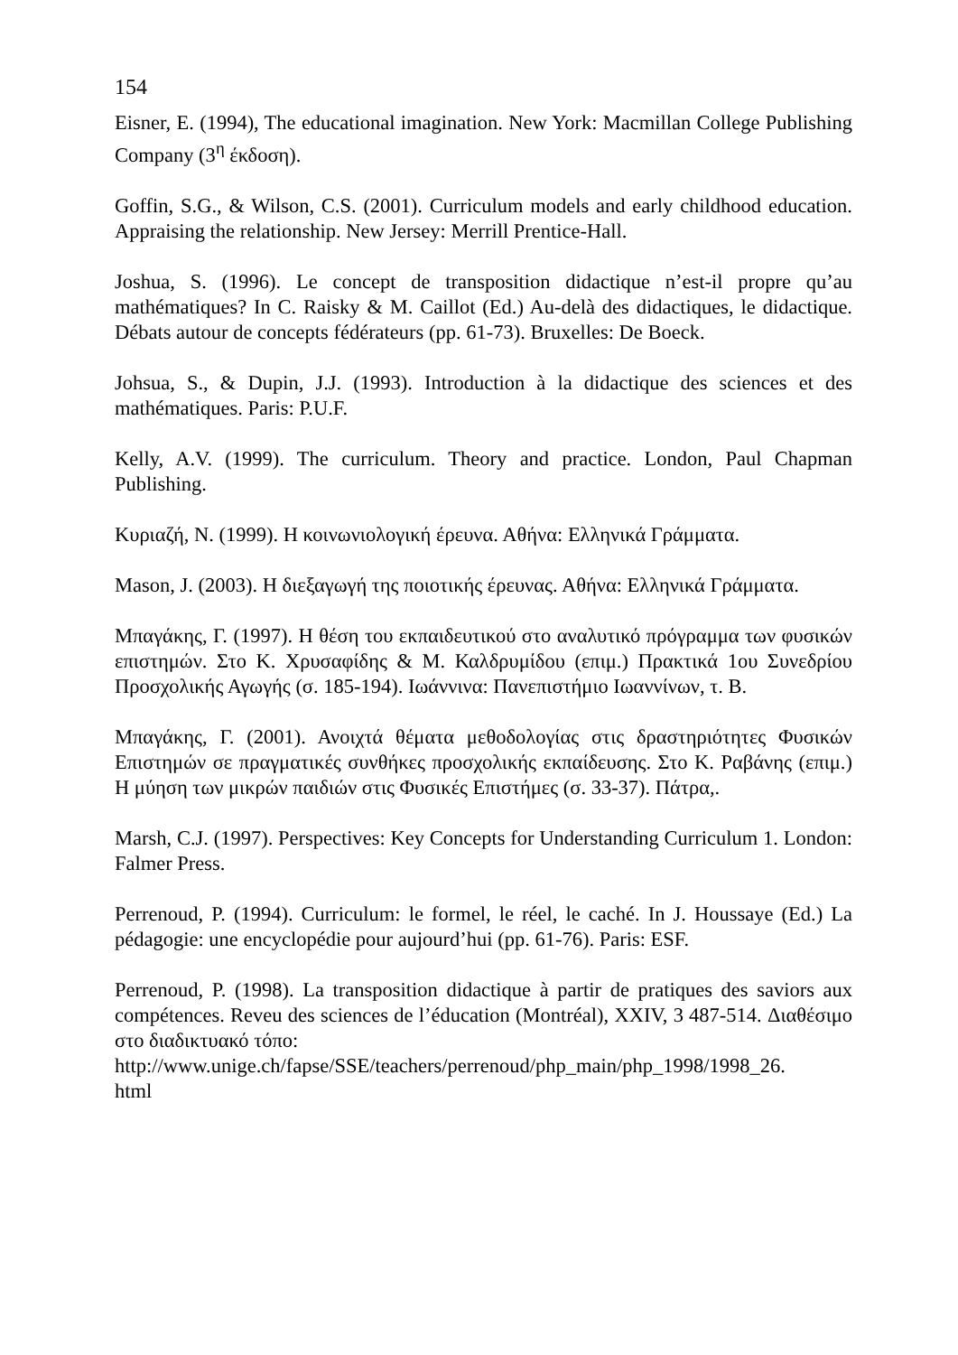154
Eisner, E. (1994), The educational imagination. New York: Macmillan College Publishing Company (3<sup>η</sup> έκδοση).
Goffin, S.G., & Wilson, C.S. (2001). Curriculum models and early childhood education. Appraising the relationship. New Jersey: Merrill Prentice-Hall.
Joshua, S. (1996). Le concept de transposition didactique n’est-il propre qu’au mathématiques? In C. Raisky & M. Caillot (Ed.) Au-delà des didactiques, le didactique. Débats autour de concepts fédérateurs (pp. 61-73). Bruxelles: De Boeck.
Johsua, S., & Dupin, J.J. (1993). Introduction à la didactique des sciences et des mathématiques. Paris: P.U.F.
Kelly, A.V. (1999). The curriculum. Theory and practice. London, Paul Chapman Publishing.
Κυριαζή, Ν. (1999). Η κοινωνιολογική έρευνα. Αθήνα: Ελληνικά Γράμματα.
Mason, J. (2003). Η διεξαγωγή της ποιοτικής έρευνας. Αθήνα: Ελληνικά Γράμματα.
Μπαγάκης, Γ. (1997). Η θέση του εκπαιδευτικού στο αναλυτικό πρόγραμμα των φυσικών επιστημών. Στο Κ. Χρυσαφίδης & Μ. Καλδρυμίδου (επιμ.) Πρακτικά 1ου Συνεδρίου Προσχολικής Αγωγής (σ. 185-194). Ιωάννινα: Πανεπιστήμιο Ιωαννίνων, τ. Β.
Μπαγάκης, Γ. (2001). Ανοιχτά θέματα μεθοδολογίας στις δραστηριότητες Φυσικών Επιστημών σε πραγματικές συνθήκες προσχολικής εκπαίδευσης. Στο Κ. Ραβάνης (επιμ.) Η μύηση των μικρών παιδιών στις Φυσικές Επιστήμες (σ. 33-37). Πάτρα,.
Marsh, C.J. (1997). Perspectives: Key Concepts for Understanding Curriculum 1. London: Falmer Press.
Perrenoud, P. (1994). Curriculum: le formel, le réel, le caché. In J. Houssaye (Ed.) La pédagogie: une encyclopédie pour aujourd’hui (pp. 61-76). Paris: ESF.
Perrenoud, P. (1998). La transposition didactique à partir de pratiques des saviors aux compétences. Reveu des sciences de l’éducation (Montréal), XXIV, 3 487-514. Διαθέσιμο στο διαδικτυακό τόπο:
http://www.unige.ch/fapse/SSE/teachers/perrenoud/php_main/php_1998/1998_26.
html